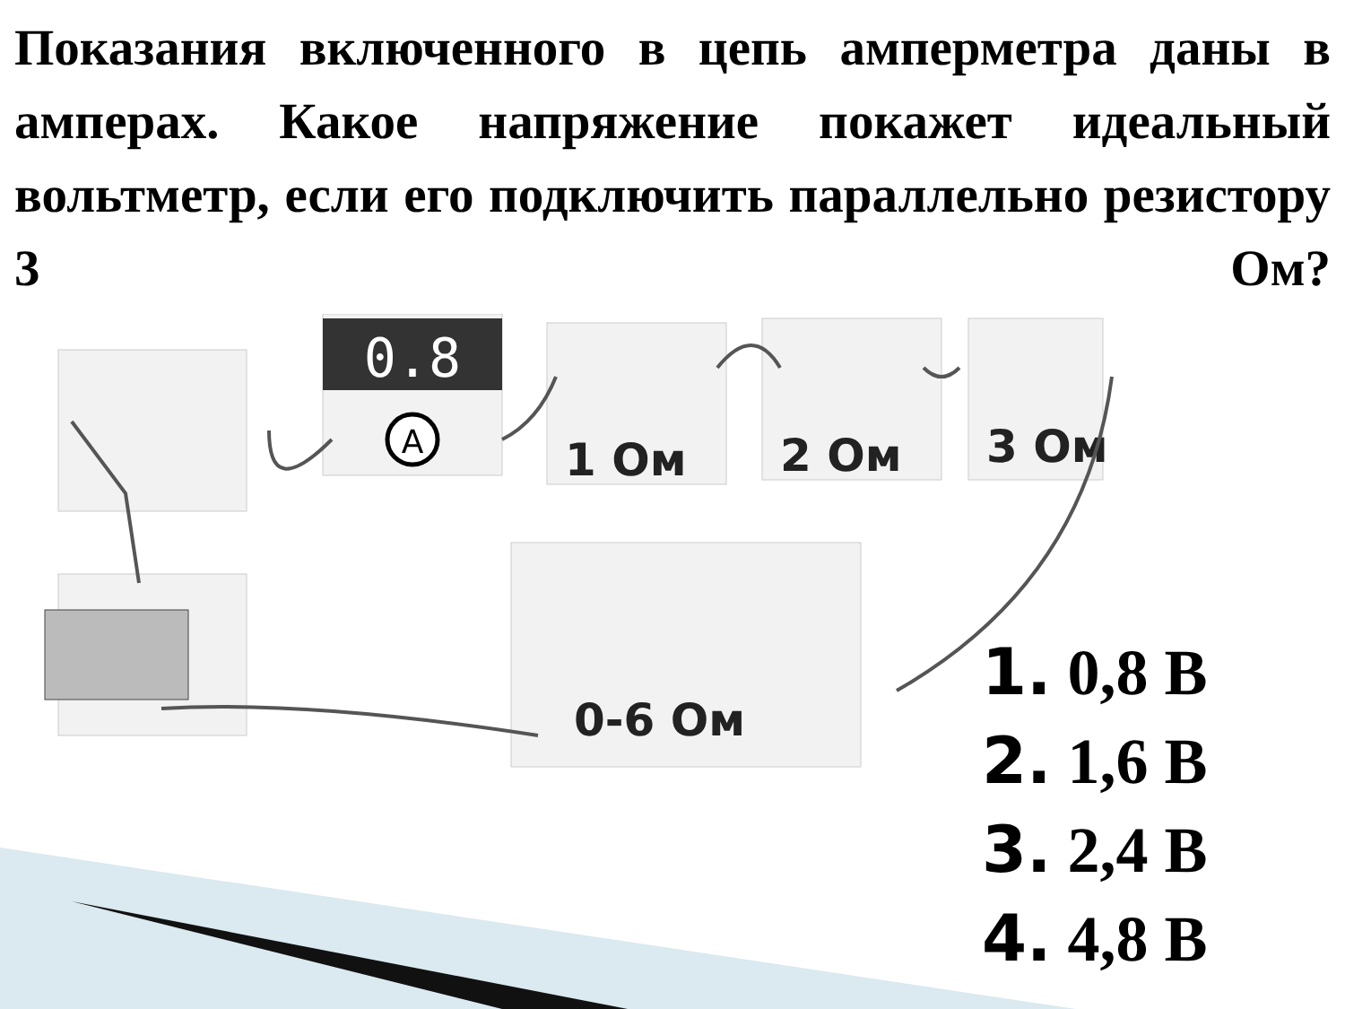Показания включенного в цепь амперметра даны в амперах. Какое напряжение покажет идеальный вольтметр, если его подключить параллельно резистору 3 Ом?
0.8
A
1 Ом
2 Ом
3 Ом
0-6 Ом
1. 0,8 В
2. 1,6 В
3. 2,4 В
4. 4,8 В